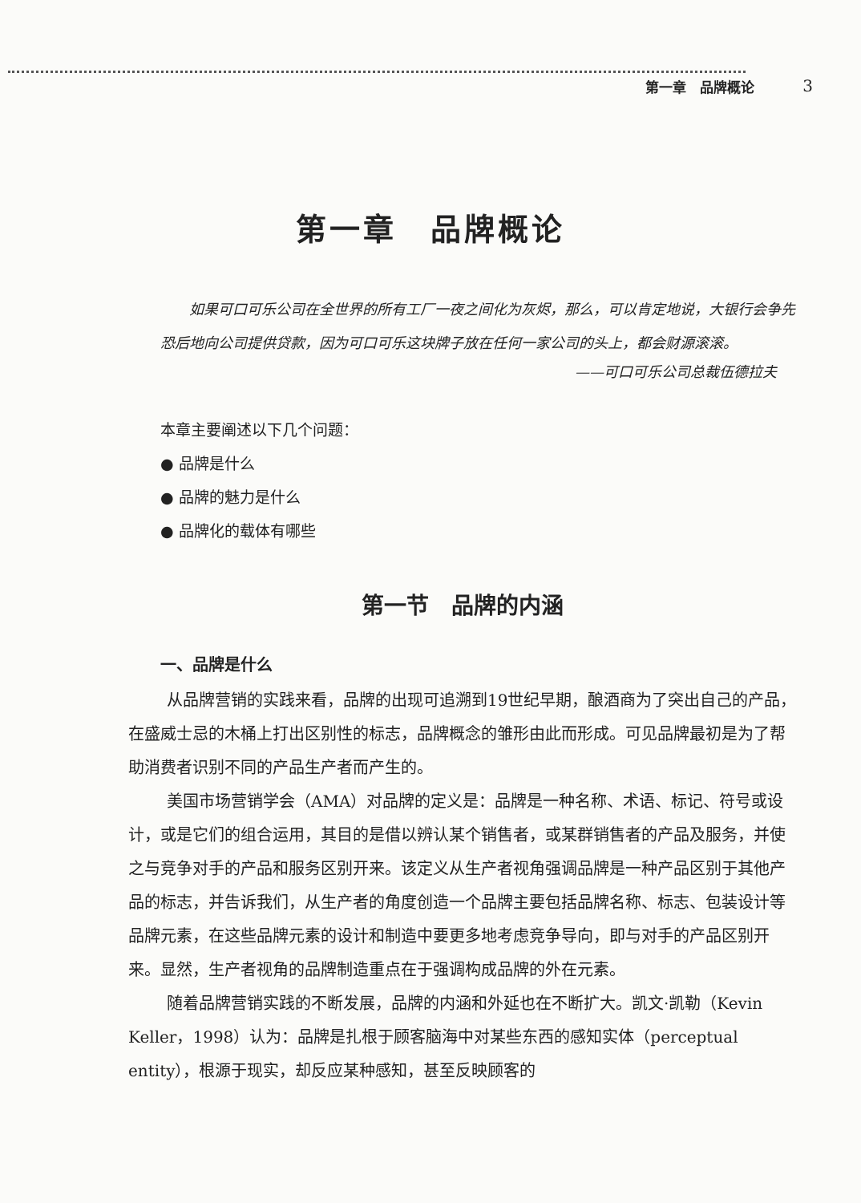第一章　品牌概论 3
第一章　品牌概论
如果可口可乐公司在全世界的所有工厂一夜之间化为灰烬，那么，可以肯定地说，大银行会争先恐后地向公司提供贷款，因为可口可乐这块牌子放在任何一家公司的头上，都会财源滚滚。
——可口可乐公司总裁伍德拉夫
本章主要阐述以下几个问题：
● 品牌是什么
● 品牌的魅力是什么
● 品牌化的载体有哪些
第一节　品牌的内涵
一、品牌是什么
从品牌营销的实践来看，品牌的出现可追溯到19世纪早期，酿酒商为了突出自己的产品，在盛威士忌的木桶上打出区别性的标志，品牌概念的雏形由此而形成。可见品牌最初是为了帮助消费者识别不同的产品生产者而产生的。
美国市场营销学会（AMA）对品牌的定义是：品牌是一种名称、术语、标记、符号或设计，或是它们的组合运用，其目的是借以辨认某个销售者，或某群销售者的产品及服务，并使之与竞争对手的产品和服务区别开来。该定义从生产者视角强调品牌是一种产品区别于其他产品的标志，并告诉我们，从生产者的角度创造一个品牌主要包括品牌名称、标志、包装设计等品牌元素，在这些品牌元素的设计和制造中要更多地考虑竞争导向，即与对手的产品区别开来。显然，生产者视角的品牌制造重点在于强调构成品牌的外在元素。
随着品牌营销实践的不断发展，品牌的内涵和外延也在不断扩大。凯文·凯勒（Kevin Keller，1998）认为：品牌是扎根于顾客脑海中对某些东西的感知实体（perceptual entity），根源于现实，却反应某种感知，甚至反映顾客的